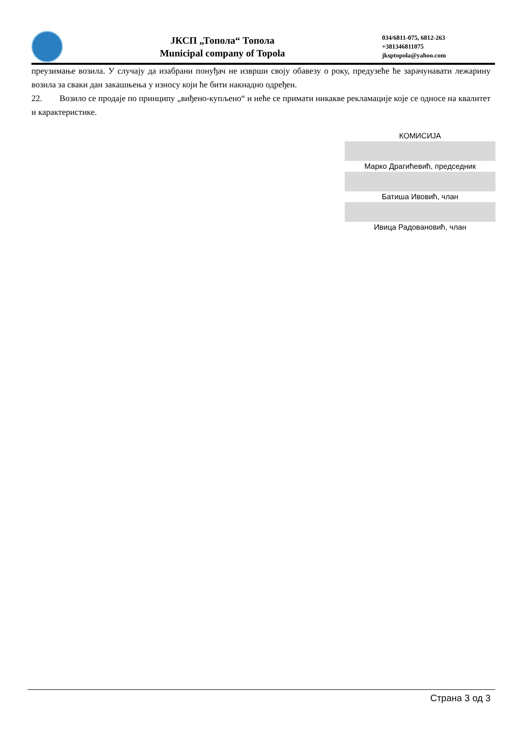ЈКСП „Топола“ Топола
Municipal company of Topola
034/6811-075, 6812-263
+381346811075
jksptopola@yahoo.com
преузимање возила. У случају да изабрани понуђач не изврши своју обавезу о року, предузеће ће зарачунавати лежарину возила за сваки дан закашњења у износу који ће бити накнадно одређен.
22. Возило се продаје по принципу „виђено-купљено“ и неће се примати никакве рекламације које се односе на квалитет и карактеристике.
КОМИСИЈА
Марко Драгићевић, председник
Батиша Ивовић, члан
Ивица Радовановић, члан
Страна 3 од 3